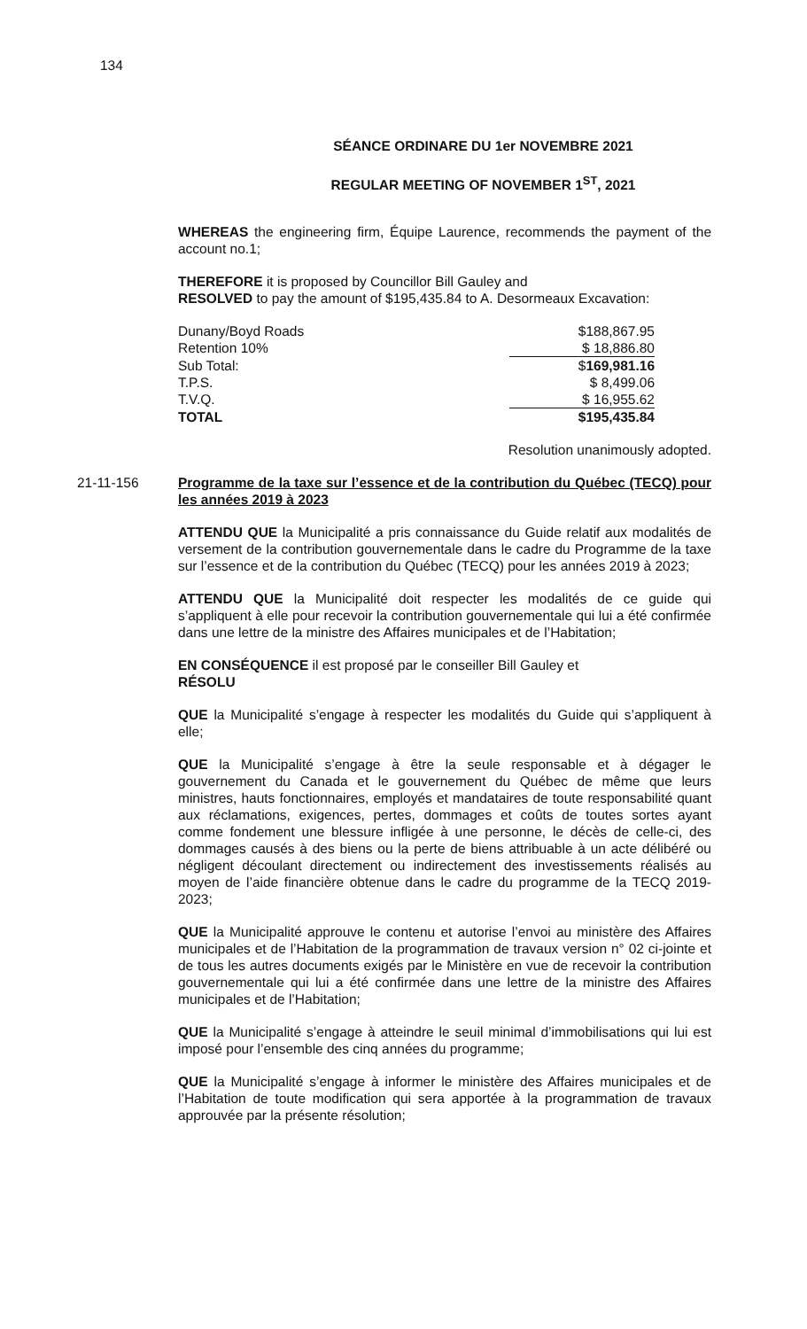134
SÉANCE ORDINARE DU 1er NOVEMBRE 2021
REGULAR MEETING OF NOVEMBER 1<sup>ST</sup>, 2021
WHEREAS the engineering firm, Équipe Laurence, recommends the payment of the account no.1;
THEREFORE it is proposed by Councillor Bill Gauley and
RESOLVED to pay the amount of $195,435.84 to A. Desormeaux Excavation:
| Dunany/Boyd Roads | $188,867.95 |
| Retention 10% | $ 18,886.80 |
| Sub Total: | $ 169,981.16 |
| T.P.S. | $ 8,499.06 |
| T.V.Q. | $ 16,955.62 |
| TOTAL | $195,435.84 |
Resolution unanimously adopted.
21-11-156 Programme de la taxe sur l’essence et de la contribution du Québec (TECQ) pour les années 2019 à 2023
ATTENDU QUE la Municipalité a pris connaissance du Guide relatif aux modalités de versement de la contribution gouvernementale dans le cadre du Programme de la taxe sur l’essence et de la contribution du Québec (TECQ) pour les années 2019 à 2023;
ATTENDU QUE la Municipalité doit respecter les modalités de ce guide qui s’appliquent à elle pour recevoir la contribution gouvernementale qui lui a été confirmée dans une lettre de la ministre des Affaires municipales et de l’Habitation;
EN CONSÉQUENCE il est proposé par le conseiller Bill Gauley et
RÉSOLU
QUE la Municipalité s’engage à respecter les modalités du Guide qui s’appliquent à elle;
QUE la Municipalité s’engage à être la seule responsable et à dégager le gouvernement du Canada et le gouvernement du Québec de même que leurs ministres, hauts fonctionnaires, employés et mandataires de toute responsabilité quant aux réclamations, exigences, pertes, dommages et coûts de toutes sortes ayant comme fondement une blessure infligée à une personne, le décès de celle-ci, des dommages causés à des biens ou la perte de biens attribuable à un acte délibéré ou négligent découlant directement ou indirectement des investissements réalisés au moyen de l’aide financière obtenue dans le cadre du programme de la TECQ 2019-2023;
QUE la Municipalité approuve le contenu et autorise l’envoi au ministère des Affaires municipales et de l’Habitation de la programmation de travaux version n° 02 ci-jointe et de tous les autres documents exigés par le Ministère en vue de recevoir la contribution gouvernementale qui lui a été confirmée dans une lettre de la ministre des Affaires municipales et de l’Habitation;
QUE la Municipalité s’engage à atteindre le seuil minimal d’immobilisations qui lui est imposé pour l’ensemble des cinq années du programme;
QUE la Municipalité s’engage à informer le ministère des Affaires municipales et de l’Habitation de toute modification qui sera apportée à la programmation de travaux approuvée par la présente résolution;